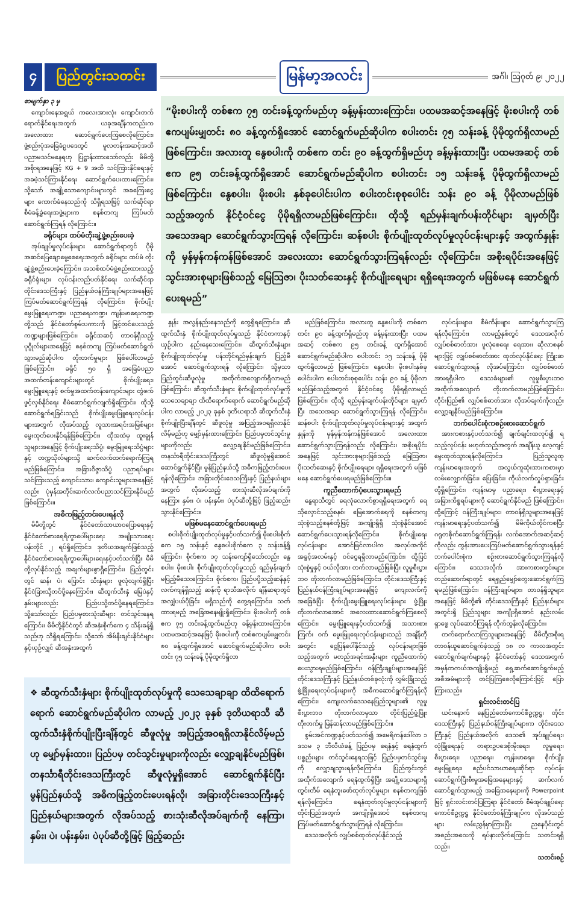၄ ပြည်တွင်းသတင်း
မြန်မာ့အလင်း
အင်္ဂါ၊ ဩဂုတ် ၉၊ ၂၀၂၂
စာမျက်နှာ ၃ မှ
ကျောင်းနေအရွယ် ကလေးအားလုံး ကျောင်းတက်ရောက်နိုင်ရေးအတွက် ယခုအချိန်ကတည်းက အလေးထား ဆောင်ရွက်ပေးကြစေလိုကြောင်း၊ ဖွဲ့စည်းပုံအခြေခံဥပဒေတွင် မူလတန်းအဆင့်အထိ ပညာမသင်မနေရဟု ပြဋ္ဌာန်းထားသော်လည်း မိမိတို့အစိုးရအနေဖြင့် KG + 9 အထိ သင်ကြားနိုင်ရေးနှင့် အခမဲ့သင်ကြားနိုင်ရေး ဆောင်ရွက်ပေးထားကြောင်း၊ သို့သော် အချို့သောကျောင်းများတွင် အခကြေးငွေများ ကောက်ခံနေသည်ကို သိရှိရသဖြင့် သက်ဆိုင်ရာ စီမံခန့်ခွဲရေးအဖွဲ့များက စနစ်တကျ ကြပ်မတ်ဆောင်ရွက်ကြရန် လိုကြောင်း။
ခရိုင်များ ထပ်မံတိုးချဲ့ဖွဲ့စည်းပေးခဲ့
အုပ်ချုပ်မှုလုပ်ငန်းများ ဆောင်ရွက်ရာတွင် ပိုမိုအဆင်ပြေချောမွေ့စေရေးအတွက် ခရိုင်များ ထပ်မံ တိုးချဲ့ဖွဲ့စည်းပေးခဲ့ကြောင်း၊ အသစ်ထပ်မံဖွဲ့စည်းထားသည့် ခရိုင်ရုံးများ လုပ်ငန်းလည်ပတ်နိုင်ရေး သက်ဆိုင်ရာတိုင်းဒေသကြီးနှင့် ပြည်နယ်ဝန်ကြီးချုပ်များအနေဖြင့် ကြပ်မတ်ဆောင်ရွက်ကြရန် လိုကြောင်း၊ စိုက်ပျိုးမွေးမြူရေးကဏ္ဍ၊ ပညာရေးကဏ္ဍ၊ ကျန်းမာရေးကဏ္ဍတို့သည် နိုင်ငံတော်စွမ်းပကားကို မြှင့်တင်ပေးသည့် ကဏ္ဍများဖြစ်ကြောင်း၊ ခရိုင်အဆင့် တာဝန်ရှိသည့် ပုဂ္ဂိုလ်များအနေဖြင့် စနစ်တကျ ကြပ်မတ်ဆောင်ရွက်သွားမည်ဆိုပါက တိုးတက်မှုများ ဖြစ်ပေါ်လာမည်ဖြစ်ကြောင်း၊ ခရိုင် ၅၀ ရှိ အခြေခံပညာအထက်တန်းကျောင်းများတွင် စိုက်ပျိုးရေး၊ မွေးမြူရေးနှင့် စက်မှုအထက်တန်းကျောင်းများ တွဲဖက်ဖွင့်လှစ်နိုင်ရေး စီမံဆောင်ရွက်လျက်ရှိကြောင်း၊ ထိုသို့ဆောင်ရွက်ရခြင်းသည် စိုက်ပျိုးမွေးမြူရေးလုပ်ငန်းများအတွက် လိုအပ်သည့် လူသားအရင်းအမြစ်များ မွေးထုတ်ပေးနိုင်ရန်ဖြစ်ကြောင်း၊ ထိုအထဲမှ ထူးချွန်သူများအနေဖြင့် စိုက်ပျိုးရေးသိပ္ပံ၊ မွေးမြူရေးသိပ္ပံများနှင့် တက္ကသိုလ်များသို့ ဆက်လက်တက်ရောက်ကြရမည်ဖြစ်ကြောင်း၊ အခြားဝိဇ္ဇာသိပ္ပံ ပညာရပ်များသင်ကြားသည့် ကျောင်းသား၊ ကျောင်းသူများအနေဖြင့်လည်း ပုံမှန်အတိုင်းဆက်လက်ပညာသင်ကြားနိုင်မည်ဖြစ်ကြောင်း။
အဓိကဖြည့်တင်းပေးရန်လို
မိမိတို့တွင် နိုင်ငံတော်သာယာဝပြောရေးနှင့် နိုင်ငံတော်စားရေရိက္ခာပေါ်များရေး အမျိုးသားရေးပန်းတိုင် ၂ ရပ်ရှိကြောင်း၊ ဒုတိယအချက်ဖြစ်သည့် နိုင်ငံတော်စားရေရိက္ခာပေါ်များရေးနှင့်ပတ်သက်ပြီး မိမိတို့လုပ်နိုင်သည့် အချက်များစွာရှိကြောင်း၊ ပြည်တွင်းတွင် ဆန်၊ ပဲ၊ ပြောင်း သီးနှံများ ဖူလုံလျက်ရှိပြီး နိုင်ငံခြားသို့တင်ပို့နေကြောင်း၊ ဆီထွက်သီးနှံ မြေပဲနှင့်နှမ်းများလည်း ပြည်ပသို့တင်ပို့နေရကြောင်း၊ သို့သော်လည်း ပြည်ပမှစားသုံးဆီများ တင်သွင်းနေရကြောင်း၊ မိမိတို့နိုင်ငံတွင် ဆီအနှံးစိုက်ကေ ၄ သိန်းခန့်ရှိသည်ဟု သိရှိရကြောင်း၊ သို့သော် အိမ်နီးချင်းနိုင်ငံများနှင့်ယှဉ်လျှင် ဆီအနှံးအထွက်
“မိုးစပါးကို တစ်ဧက ၇၅ တင်းခန့်ထွက်မည်ဟု ခန့်မှန်းထားကြောင်း၊ ပထမအဆင့်အနေဖြင့် မိုးစပါးကို တစ်ဧကပျမ်းမျှတင်း ၈၀ ခန့်ထွက်ရှိအောင် ဆောင်ရွက်မည်ဆိုပါက စပါးတင်း ၇၅ သန်းခန့် ပိုမိုထွက်ရှိလာမည်ဖြစ်ကြောင်း၊ အလားတူ နွေစပါးကို တစ်ဧက တင်း ၉၀ ခန့်ထွက်ရှိမည်ဟု ခန့်မှန်းထားပြီး ပထမအဆင့် တစ်ဧက ၉၅ တင်းခန့်ထွက်ရှိအောင် ဆောင်ရွက်မည်ဆိုပါက စပါးတင်း ၁၅ သန်းခန့် ပိုမိုထွက်ရှိလာမည်ဖြစ်ကြောင်း၊ နွေစပါး၊ မိုးစပါး နှစ်ခုပေါင်းပါက စပါးတင်းစုစုပေါင်း သန်း ၉၀ ခန့် ပိုမိုလာမည်ဖြစ်သည့်အတွက် နိုင်ငံ့ဝင်ငွေ ပိုမိုရရှိလာမည်ဖြစ်ကြောင်း၊ ထိုသို့ ရည်မှန်းချက်ပန်းတိုင်များ ချမှတ်ပြီး အသေအချာ ဆောင်ရွက်သွားကြရန် လိုကြောင်း၊ ဆန်စပါး စိုက်ပျိုးထုတ်လုပ်မှုလုပ်ငန်းများနှင့် အထွက်နှုန်းကို မှန်မှန်ကန်ကန်ဖြစ်အောင် အလေးထား ဆောင်ရွက်သွားကြရန်လည်း လိုကြောင်း၊ အစိုးရပိုင်းအနေဖြင့် သွင်းအားစုများဖြစ်သည့် မြေဩဇာ၊ ပိုးသတ်ဆေးနှင့် စိုက်ပျိုးရေများ ရရှိရေးအတွက် မဖြစ်မနေ ဆောင်ရွက်ပေးရမည်”
နှုန်း အလွန်နည်းနေသည်ကို တွေ့ရှိရကြောင်း၊ ဆီထွက်သီးနှံ စိုက်ပျိုးထုတ်လုပ်မှုသည် နိုင်ငံတကာနှင့်ယှဉ်ပါက နည်းနေသေးကြောင်း၊ ဆီထွက်သီးနှံများ စိုက်ပျိုးထုတ်လုပ်မှု ပန်းတိုင်ရည်မှန်းချက် ပြည့်မီအောင် ဆောင်ရွက်သွားရန် လိုကြောင်း၊ သို့မှသာ ပြည်တွင်းဆီဖူလုံမှု အထိုက်အလျောက်ရှိလာမည်ဖြစ်ကြောင်း၊ ဆီထွက်သီးနှံများ စိုက်ပျိုးထုတ်လုပ်မှုကို သေသေချာချာ ထိထိရောက်ရောက် ဆောင်ရွက်မည်ဆိုပါက လာမည့် ၂၀၂၃ ခုနှစ် ဒုတိယရာသီ ဆီထွက်သီးနှံစိုက်ပျိုးပြီးချိန်တွင် ဆီဖူလုံမှု အပြည့်အဝရရှိလာနိုင်လိမ့်မည်ဟု မျှော်မှန်းထားကြောင်း၊ ပြည်ပမှတင်သွင်းမှုများကိုလည်း လျှော့ချနိုင်မည်ဖြစ်ကြောင်း၊ တနင်္သာရီတိုင်းဒေသကြီးတွင် ဆီဖူလုံမှုရှိအောင် ဆောင်ရွက်နိုင်ပြီး မွန်ပြည်နယ်သို့ အဓိကဖြည့်တင်းပေးရန်လိုကြောင်း၊ အခြားတိုင်းဒေသကြီးနှင့် ပြည်နယ်များအတွက် လိုအပ်သည့် စားသုံးဆီလိုအပ်ချက်ကို နေကြာ၊ နှမ်း၊ ပဲ၊ ပန်းနှမ်း၊ ပဲပုပ်ဆီတို့ဖြင့် ဖြည့်ဆည်းသွားနိုင်ကြောင်း။
မဖြစ်မနေဆောင်ရွက်ပေးရမည်
စပါးစိုက်ပျိုးထုတ်လုပ်မှုနှင့်ပတ်သက်၍ မိုးစပါးစိုက်ဧက ၁၅ သန်းနှင့် နွေစပါးစိုက်ဧက ၃ သန်းခန့်ရှိကြောင်း၊ စိုက်ဧက ၁၇ သန်းကျော်ရှိသော်လည်း နွေစပါး၊ မိုးစပါး စိုက်ပျိုးထုတ်လုပ်မှုသည် ရည်မှန်းချက် မပြည့်မီသေးကြောင်း၊ စိုက်ဧက၊ ပြည်ပပို့သည့်ဆန်နှင့် လက်ကျန်ရှိသည့် ဆန်ကို ရာသီအလိုက် ချိန်ဆရာတွင် အလျှံပယ်ပိုခြင်း မရှိသည်ကို တွေ့ရကြောင်း၊ သတ်ထားရမည့် အခြေအနေမျိုးရှိကြောင်း၊ မိုးစပါးကို တစ်ဧက ၇၅ တင်းခန့်ထွက်မည်ဟု ခန့်မှန်းထားကြောင်း၊ ပထမအဆင့်အနေဖြင့် မိုးစပါးကို တစ်ဧကပျမ်းမျှတင်း ၈၀ ခန့်ထွက်ရှိအောင် ဆောင်ရွက်မည်ဆိုပါက စပါးတင်း ၇၅ သန်းခန့် ပိုမိုထွက်ရှိလာ
မည်ဖြစ်ကြောင်း၊ အလားတူ နွေစပါးကို တစ်ဧက တင်း ၉၀ ခန့်ထွက်ရှိမည်ဟု ခန့်မှန်းထားပြီး ပထမအဆင့် တစ်ဧက ၉၅ တင်းခန့် ထွက်ရှိအောင် ဆောင်ရွက်မည်ဆိုပါက စပါးတင်း ၁၅ သန်းခန့် ပိုမိုထွက်ရှိလာမည် ဖြစ်ကြောင်း၊ နွေစပါး၊ မိုးစပါးနှစ်ခုပေါင်းပါက စပါးတင်းစုစုပေါင်း သန်း ၉၀ ခန့် ပိုမိုလာမည်ဖြစ်သည့်အတွက် နိုင်ငံ့ဝင်ငွေ ပိုမိုရရှိလာမည်ဖြစ်ကြောင်း၊ ထိုသို့ ရည်မှန်းချက်ပန်းတိုင်များ ချမှတ်ပြီး အသေအချာ ဆောင်ရွက်သွားကြရန် လိုကြောင်း၊ ဆန်စပါး စိုက်ပျိုးထုတ်လုပ်မှုလုပ်ငန်းများနှင့် အထွက်နှုန်းကို မှန်မှန်ကန်ကန်ဖြစ်အောင် အလေးထား ဆောင်ရွက်သွားကြရန်လည်း လိုကြောင်း၊ အစိုးရပိုင်းအနေဖြင့် သွင်းအားစုများဖြစ်သည့် မြေဩဇာ၊ ပိုးသတ်ဆေးနှင့် စိုက်ပျိုးရေများ ရရှိရေးအတွက် မဖြစ်မနေ ဆောင်ရွက်ပေးရမည်ဖြစ်ကြောင်း။
ကူညီထောက်ပံ့ပေးသွားရမည်
နွေရာသီတွင် ရေလုံလောက်စွာရရှိရေးအတွက် ရေသိုလှောင်သည့်စနစ်၊ မြေအောက်ရေကို စနစ်တကျ သုံးစွဲသည့်စနစ်တို့ဖြင့် အကျိုးရှိရှိ သုံးစွဲနိုင်အောင် ဆောင်ရွက်ပေးသွားရန်လိုကြောင်း၊ စိုက်ပျိုးရေးလုပ်ငန်းများ အောင်မြင်လာပါက အလုပ်အကိုင်အခွင့်အလမ်းနှင့် ဝင်ငွေရရှိလာမည်ကြောင်း၊ ထို့ပြင် သုံးစွဲမှုနှင့် ဝယ်လိုအား တက်လာမည်ဖြစ်ပြီး လူမှုစီးပွားဘဝ တိုးတက်လာမည်ဖြစ်ကြောင်း၊ တိုင်းဒေသကြီးနှင့်ပြည်နယ်ဝန်ကြီးချုပ်များအနေဖြင့် ကျေးလက်ကိုအခြေခံပြီး စိုက်ပျိုးမွေးမြူရေးလုပ်ငန်းများ ဖွံ့ဖြိုးတိုးတက်လာအောင် အလေးထားဆောင်ရွက်ကြစေလိုကြောင်း၊ မွေးမြူရေးနှင့်ပတ်သက်၍ အသားစား ကြက်၊ ဝက် မွေးမြူရေးလုပ်ငန်းများသည် အချိန်တိုအတွင်း ငွေပြန်ပေါ်နိုင်သည့် လုပ်ငန်းများဖြစ်သည့်အတွက် မတည်အရင်းအနှီးများ ကူညီထောက်ပံ့ပေးသွားရမည်ဖြစ်ကြောင်း၊ ဝန်ကြီးချုပ်များအနေဖြင့် တိုင်းဒေသကြီးနှင့် ပြည်နယ်တစ်ခုလုံးကို လွှမ်းခြုံသည့် ဖွံ့ဖြိုးရေးလုပ်ငန်းများကို အဓိကဆောင်ရွက်ကြရန်လိုကြောင်း၊ ကျေးလက်ဒေသနေပြည်သူများ၏ လူမှုစီးပွားဘဝ တိုးတက်လာမှသာ တိုင်းပြည်ဖွံ့ဖြိုးတိုးတက်မှု မြန်ဆန်လာမည်ဖြစ်ကြောင်း။
စွမ်းအင်ကဏ္ဍနှင့်ပတ်သက်၍ အမေရိကန်ဒေါ်လာ ၁ ဒသမ ၃ ဘီလီယံခန့် ပြည်ပမှ ရေနံနှင့် ရေနံထွက်ပစ္စည်းများ တင်သွင်းနေရသဖြင့် ပြည်ပမှတင်သွင်းမှုကို လျှော့ချသွားရန်လိုကြောင်း၊ ပြည်တွင်းတွင် အထိုက်အလျောက် ရေနံထွက်ရှိပြီး အချို့ဒေသများရှိ တွင်းတိမ် ရေနံတူးဖော်ထုတ်လုပ်မှုများ စနစ်တကျဖြစ်ရန်လိုကြောင်း၊ ရေနံထုတ်လုပ်မှုလုပ်ငန်းများကို တိုင်းပြည်အတွက် အကျိုးရှိအောင် စနစ်တကျ ကြပ်မတ်ဆောင်ရွက်သွားကြရန် လိုကြောင်း။
ဒေသအလိုက် လျှပ်စစ်ထုတ်လုပ်နိုင်သည့်
လုပ်ငန်းများ၊ စီမံကိန်းများ ဆောင်ရွက်သွားကြရန်လိုကြောင်း၊ လာမည့်နှစ်တွင် ဒေသအလိုက် လျှပ်စစ်ဓာတ်အား ဖူလုံစေရေး ရေအား၊ ဆိုလာစနစ်များဖြင့် လျှပ်စစ်ဓာတ်အား ထုတ်လုပ်နိုင်ရေး ကြိုးဆ ဆောင်ရွက်သွားရန် လိုအပ်ကြောင်း၊ လျှပ်စစ်ဓာတ်အားရရှိပါက ဒေသခံများ၏ လူမှုစီးပွားဘဝ အထိုက်အလျောက် တိုးတက်လာမည်ဖြစ်ကြောင်း၊ တိုင်းပြည်၏ လျှပ်စစ်ဓာတ်အား လိုအပ်ချက်ကိုလည်း လျှော့ချနိုင်မည်ဖြစ်ကြောင်း။
ဘက်ပေါင်းစုံကစဉ်းစားဆောင်ရွက်
အားကစားနှင့်ပတ်သက်၍ ချက်ချင်းထလုပ်၍ ရသည့်လုပ်ငန်း မဟုတ်သည့်အတွက် အချိန်ယူ လေ့ကျင့်မွေးထုတ်သွားရန်လိုကြောင်း၊ ပြည်သူလူထု ကျန်းမာရေးအတွက် အလွယ်ကူဆုံးအားကစားမှာ လမ်းလျှောက်ခြင်း၊ ပြေးခြင်း၊ ကိုယ်လက်လှုပ်ရှားခြင်းတို့ရှိကြောင်း၊ ကျန်းမာမှ ပညာရေး၊ စီးပွားရေးနှင့် အခြားကိစ္စရပ်များကို ဆောင်ရွက်နိုင်မည် ဖြစ်ကြောင်း၊ ထို့ကြောင့် ဝန်ကြီးချုပ်များ၊ တာဝန်ရှိသူများအနေဖြင့် ကျန်းမာရေးနှင့်ပတ်သက်၍ မိမိကိုယ်တိုင်ကစပြီး ဂရုတစိုက်ဆောင်ရွက်ကြရန်၊ လက်အောက်အဆင့်ဆင့်ကိုလည်း တွန်းအားပေးကြပ်မတ်ဆောင်ရွက်သွားရန်နှင့် ဘက်ပေါင်းစုံက စဉ်းစားဆောင်ရွက်သွားကြရန်လိုကြောင်း၊ ဒေသအလိုက် အားကစားကွင်းများ တည်ဆောက်ရာတွင် ရေရှည်မျှော်တွေးဆောင်ရွက်ကြရမည်ဖြစ်ကြောင်း၊ ဝန်ကြီးချုပ်များ၊ တာဝန်ရှိသူများအနေဖြင့် မိမိတို့၏ တိုင်းဒေသကြီးနှင့် ပြည်နယ်များအတွင်းရှိ ပြည်သူများ အကျိုးရှိအောင် နည်းလမ်းရှာဖွေ လုပ်ဆောင်ကြရန် တိုက်တွန်းလိုကြောင်း။
တက်ရောက်လာကြသူများအနေဖြင့် မိမိတို့အစိုးရ တာဝန်ယူဆောင်ရွက်ခဲ့သည့် ၁၈ လ ကာလအတွင်း ဆောင်ရွက်ချက်များနှင့် နိုင်ငံတော်နှင့် ဒေသအတွက် အမှန်တကယ်အကျိုးရှိမည့် ရှေ့ဆက်ဆောင်ရွက်မည့်အစီအမံများကို တင်ပြကြစေလိုကြောင်းဖြင့် ပြောကြားသည်။
ရှင်းလင်းတင်ပြ
ယင်းနောက် နေပြည်တော်ကောင်စီဥက္ကဋ္ဌ၊ တိုင်းဒေသကြီးနှင့် ပြည်နယ်ဝန်ကြီးချုပ်များက တိုင်းဒေသကြီးနှင့် ပြည်နယ်အလိုက် ဒေသ၏ အုပ်ချုပ်ရေး၊ လုံခြုံရေးနှင့် တရားဥပဒေစိုးမိုးရေး၊ လူမှုရေး၊ စီးပွားရေး၊ ပညာရေး၊ ကျန်းမာရေး၊ စိုက်ပျိုးမွေးမြူရေး၊ စည်ပင်သာယာရေးဆိုင်ရာ လုပ်ငန်းဆောင်ရွက်ပြီးစီးမှုအခြေအနေများနှင့် ဆက်လက်ဆောင်ရွက်သွားမည့် အခြေအနေများကို Powerpoint ဖြင့် ရှင်းလင်းတင်ပြကြရာ နိုင်ငံတော် စီမံအုပ်ချုပ်ရေးကောင်စီဥက္ကဋ္ဌ နိုင်ငံတော်ဝန်ကြီးချုပ်က လိုအပ်သည်များ လမ်းညွှန်မှာကြားပြီး ညနေပိုင်းတွင် အစည်းအဝေးကို ရပ်နားလိုက်ကြောင်း သတင်းရရှိသည်။
သတင်းစဉ်
❖ ဆီထွက်သီးနှံများ စိုက်ပျိုးထုတ်လုပ်မှုကို သေသေချာချာ ထိထိရောက်ရောက် ဆောင်ရွက်မည်ဆိုပါက လာမည့် ၂၀၂၃ ခုနှစ် ဒုတိယရာသီ ဆီထွက်သီးနှံစိုက်ပျိုးပြီးချိန်တွင် ဆီဖူလုံမှု အပြည့်အဝရရှိလာနိုင်လိမ့်မည်ဟု မျှော်မှန်းထား၊ ပြည်ပမှ တင်သွင်းမှုများကိုလည်း လျှော့ချနိုင်မည်ဖြစ်၊ တနင်္သာရီတိုင်းဒေသကြီးတွင် ဆီဖူလုံမှုရှိအောင် ဆောင်ရွက်နိုင်ပြီး မွန်ပြည်နယ်သို့ အဓိကဖြည့်တင်းပေးရန်လို၊ အခြားတိုင်းဒေသကြီးနှင့် ပြည်နယ်များအတွက် လိုအပ်သည့် စားသုံးဆီလိုအပ်ချက်ကို နေကြာ၊ နှမ်း၊ ပဲ၊ ပန်းနှမ်း၊ ပဲပုပ်ဆီတို့ဖြင့် ဖြည့်ဆည်း